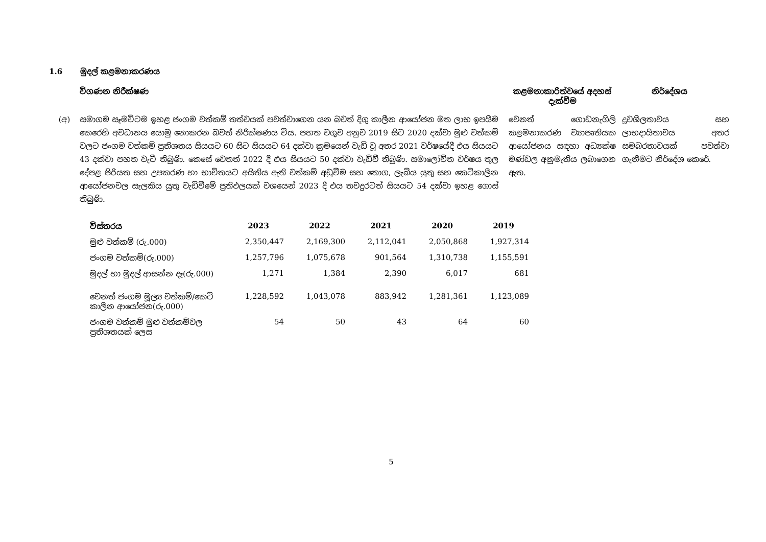1.6 මුදල් කළමනාකරණය
විගණන නිරීක්ෂණ කළමනාකාරිත්වයේ අදහස් දැක්වීම
නිර්දේශය
(අ) සමාගම සෑමවිටම ඉහළ ජංගම වත්කම් තත්වයක් පවත්වාගෙන යන බවත් දිගු කාලීන ආයෝජන මත ලාභ ඉපයීම කෙරෙහි අවධානය යොමු නොකරන බවත් නිරීක්ෂණය විය. පහත වගුව අනුව 2019 සිට 2020 දක්වා මුළු වත්කම් වලට ජංගම වත්කම් ප්‍රතිශතය සියයට 60 සිට සියයට 64 දක්වා ක්‍රමයෙන් වැඩි වූ අතර 2021 වර්ෂයේදී එය සියයට 43 දක්වා පහත වැටී තිබුණි. කෙසේ වෙතත් 2022 දී එය සියයට 50 දක්වා වැඩිවී තිබුණි. සමාලෝචිත වර්ෂය තුල දේපළ පිරියත සහ උපකරණ හා භාවිතයට අයිතිය ඇති වත්කම් අඩුවීම සහ තොග, ලැබිය යුතු සහ කෙටිකාලීන ආයෝජනවල සැලකිය යුතු වැඩිවීමේ ප්‍රතිඵලයක් වශයෙන් 2023 දී එය තවදුරටත් සියයට 54 දක්වා ඉහළ ගොස් තිබුණි.
වෙනත් ගොඩනැගිලි කළමනාකරණ ව්‍යාපෘතියක ආයෝජනය සඳහා අධ්‍යක්ෂ මණ්ඩල අනුමැතිය ලබාගෙන ඇත.
ද්‍රවශීලතාවය සහ ලාභදායිතාවය අතර සමබරතාවයක් පවත්වා ගැනීමට නිර්දේශ කෙරේ.
| විස්තරය | 2023 | 2022 | 2021 | 2020 | 2019 |
| --- | --- | --- | --- | --- | --- |
| මුළු වත්කම් (රු.000) | 2,350,447 | 2,169,300 | 2,112,041 | 2,050,868 | 1,927,314 |
| ජංගම වත්කම්(රු.000) | 1,257,796 | 1,075,678 | 901,564 | 1,310,738 | 1,155,591 |
| මුදල් හා මුදල් ආසන්න දෑ(රු.000) | 1,271 | 1,384 | 2,390 | 6,017 | 681 |
| වෙනත් ජංගම මූල්‍ය වත්කම්/කෙටි කාලීන ආයෝජන(රු.000) | 1,228,592 | 1,043,078 | 883,942 | 1,281,361 | 1,123,089 |
| ජංගම වත්කම් මුළු වත්කම්වල ප්‍රතිශතයක් ලෙස | 54 | 50 | 43 | 64 | 60 |
5